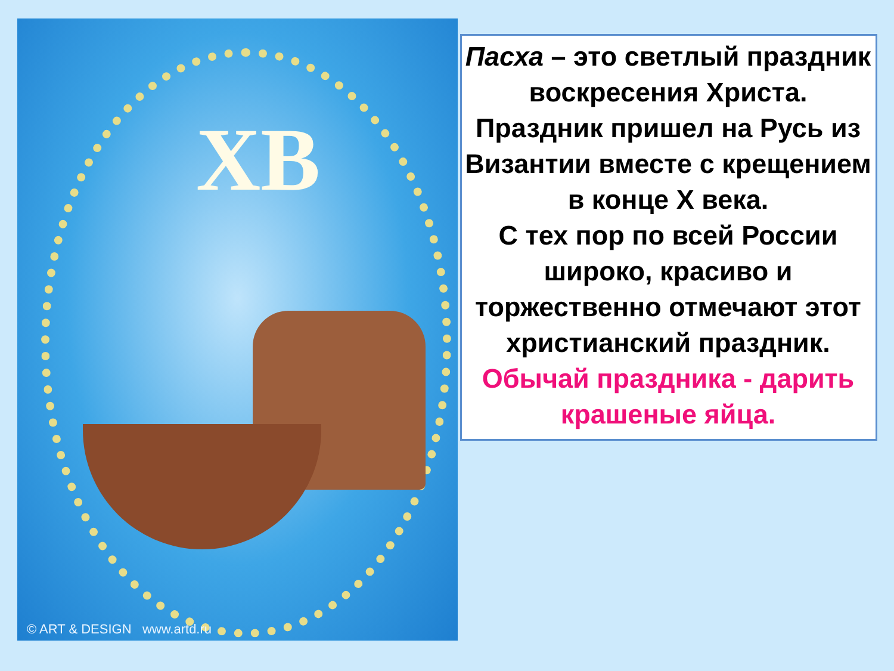ХВ
© ART & DESIGN www.artd.ru
Пасха – это светлый праздник воскресения Христа.
Праздник пришел на Русь из Византии вместе с крещением в конце X века.
С тех пор по всей России широко, красиво и торжественно отмечают этот христианский праздник.
Обычай праздника - дарить крашеные яйца.